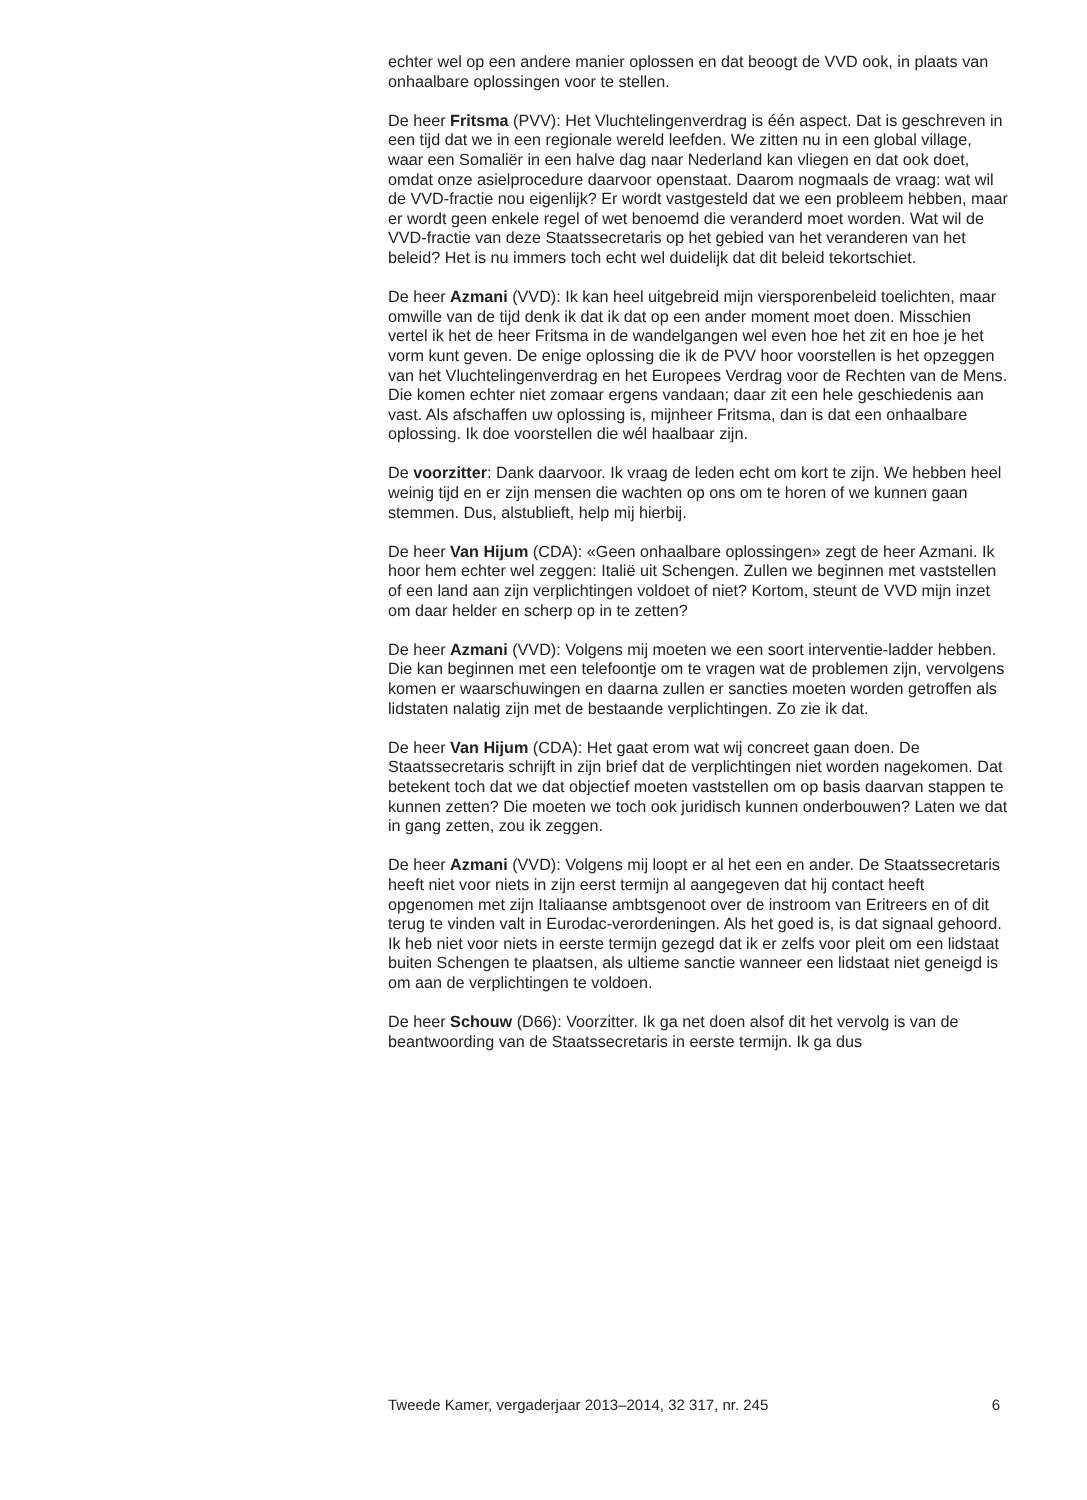echter wel op een andere manier oplossen en dat beoogt de VVD ook, in plaats van onhaalbare oplossingen voor te stellen.
De heer Fritsma (PVV): Het Vluchtelingenverdrag is één aspect. Dat is geschreven in een tijd dat we in een regionale wereld leefden. We zitten nu in een global village, waar een Somaliër in een halve dag naar Nederland kan vliegen en dat ook doet, omdat onze asielprocedure daarvoor openstaat. Daarom nogmaals de vraag: wat wil de VVD-fractie nou eigenlijk? Er wordt vastgesteld dat we een probleem hebben, maar er wordt geen enkele regel of wet benoemd die veranderd moet worden. Wat wil de VVD-fractie van deze Staatssecretaris op het gebied van het veranderen van het beleid? Het is nu immers toch echt wel duidelijk dat dit beleid tekortschiet.
De heer Azmani (VVD): Ik kan heel uitgebreid mijn viersporenbeleid toelichten, maar omwille van de tijd denk ik dat ik dat op een ander moment moet doen. Misschien vertel ik het de heer Fritsma in de wandelgangen wel even hoe het zit en hoe je het vorm kunt geven. De enige oplossing die ik de PVV hoor voorstellen is het opzeggen van het Vluchtelingenverdrag en het Europees Verdrag voor de Rechten van de Mens. Die komen echter niet zomaar ergens vandaan; daar zit een hele geschiedenis aan vast. Als afschaffen uw oplossing is, mijnheer Fritsma, dan is dat een onhaalbare oplossing. Ik doe voorstellen die wél haalbaar zijn.
De voorzitter: Dank daarvoor. Ik vraag de leden echt om kort te zijn. We hebben heel weinig tijd en er zijn mensen die wachten op ons om te horen of we kunnen gaan stemmen. Dus, alstublieft, help mij hierbij.
De heer Van Hijum (CDA): «Geen onhaalbare oplossingen» zegt de heer Azmani. Ik hoor hem echter wel zeggen: Italië uit Schengen. Zullen we beginnen met vaststellen of een land aan zijn verplichtingen voldoet of niet? Kortom, steunt de VVD mijn inzet om daar helder en scherp op in te zetten?
De heer Azmani (VVD): Volgens mij moeten we een soort interventie-ladder hebben. Die kan beginnen met een telefoontje om te vragen wat de problemen zijn, vervolgens komen er waarschuwingen en daarna zullen er sancties moeten worden getroffen als lidstaten nalatig zijn met de bestaande verplichtingen. Zo zie ik dat.
De heer Van Hijum (CDA): Het gaat erom wat wij concreet gaan doen. De Staatssecretaris schrijft in zijn brief dat de verplichtingen niet worden nagekomen. Dat betekent toch dat we dat objectief moeten vaststellen om op basis daarvan stappen te kunnen zetten? Die moeten we toch ook juridisch kunnen onderbouwen? Laten we dat in gang zetten, zou ik zeggen.
De heer Azmani (VVD): Volgens mij loopt er al het een en ander. De Staatssecretaris heeft niet voor niets in zijn eerst termijn al aangegeven dat hij contact heeft opgenomen met zijn Italiaanse ambtsgenoot over de instroom van Eritreers en of dit terug te vinden valt in Eurodac-verordeningen. Als het goed is, is dat signaal gehoord. Ik heb niet voor niets in eerste termijn gezegd dat ik er zelfs voor pleit om een lidstaat buiten Schengen te plaatsen, als ultieme sanctie wanneer een lidstaat niet geneigd is om aan de verplichtingen te voldoen.
De heer Schouw (D66): Voorzitter. Ik ga net doen alsof dit het vervolg is van de beantwoording van de Staatssecretaris in eerste termijn. Ik ga dus
Tweede Kamer, vergaderjaar 2013–2014, 32 317, nr. 245 6